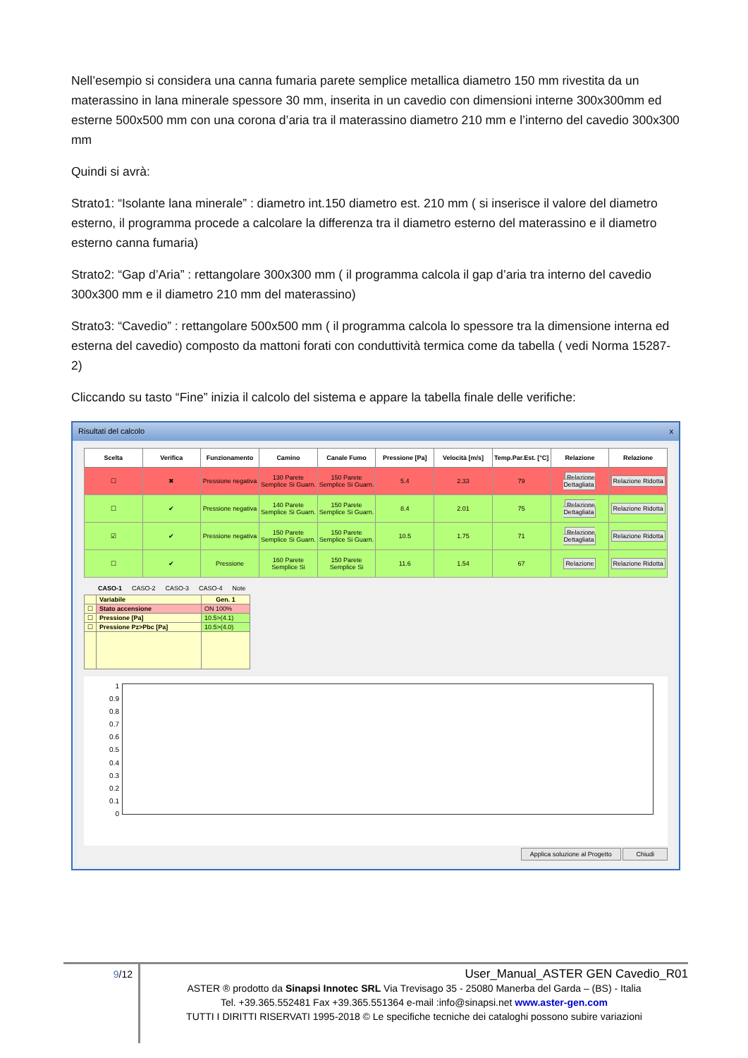Nell’esempio si considera una canna fumaria parete semplice metallica diametro 150 mm rivestita da un materassino in lana minerale spessore 30 mm, inserita in un cavedio con dimensioni interne 300x300mm ed esterne 500x500 mm con una corona d’aria tra il materassino diametro 210 mm e l’interno del cavedio 300x300 mm
Quindi si avrà:
Strato1: “Isolante lana minerale” : diametro int.150 diametro est. 210 mm ( si inserisce il valore del diametro esterno, il programma procede a calcolare la differenza tra il diametro esterno del materassino e il diametro esterno canna fumaria)
Strato2: “Gap d’Aria” : rettangolare 300x300 mm ( il programma calcola il gap d’aria tra interno del cavedio 300x300 mm e il diametro 210 mm del materassino)
Strato3: “Cavedio” : rettangolare 500x500 mm ( il programma calcola lo spessore tra la dimensione interna ed esterna del cavedio) composto da mattoni forati con conduttività termica come da tabella ( vedi Norma 15287-2)
Cliccando su tasto “Fine” inizia il calcolo del sistema e appare la tabella finale delle verifiche:
Risultati del calcolo x
| Scelta | Verifica | Funzionamento | Camino | Canale Fumo | Pressione [Pa] | Velocità [m/s] | Temp.Par.Est. [°C] | Relazione | Relazione |
| --- | --- | --- | --- | --- | --- | --- | --- | --- | --- |
| ☐ | ✖ | Pressione negativa | 130 Parete Semplice Si Guarn. | 150 Parete Semplice Si Guarn. | 5.4 | 2.33 | 79 | Relazione Dettagliata | Relazione Ridotta |
| ☐ | ✔ | Pressione negativa | 140 Parete Semplice Si Guarn. | 150 Parete Semplice Si Guarn. | 8.4 | 2.01 | 75 | Relazione Dettagliata | Relazione Ridotta |
| ☑ | ✔ | Pressione negativa | 150 Parete Semplice Si Guarn. | 150 Parete Semplice Si Guarn. | 10.5 | 1.75 | 71 | Relazione Dettagliata | Relazione Ridotta |
| ☐ | ✔ | Pressione | 160 Parete Semplice Si | 150 Parete Semplice Si | 11.6 | 1.54 | 67 | Relazione | Relazione Ridotta |
CASO-1 CASO-2 CASO-3 CASO-4 Note
| | Variabile | Gen. 1 |
| --- | --- | --- |
| ☐ | Stato accensione | ON 100% |
| ☐ | Pressione [Pa] | 10.5>(4.1) |
| ☐ | Pressione Pz>Pbc [Pa] | 10.5>(4.0) |
1
0.9
0.8
0.7
0.6
0.5
0.4
0.3
0.2
0.1
0
Applica soluzione al Progetto Chiudi
9/12
User_Manual_ASTER GEN Cavedio_R01
ASTER ® prodotto da Sinapsi Innotec SRL Via Trevisago 35 - 25080 Manerba del Garda – (BS) - Italia
Tel. +39.365.552481 Fax +39.365.551364 e-mail :info@sinapsi.net www.aster-gen.com
TUTTI I DIRITTI RISERVATI 1995-2018 © Le specifiche tecniche dei cataloghi possono subire variazioni